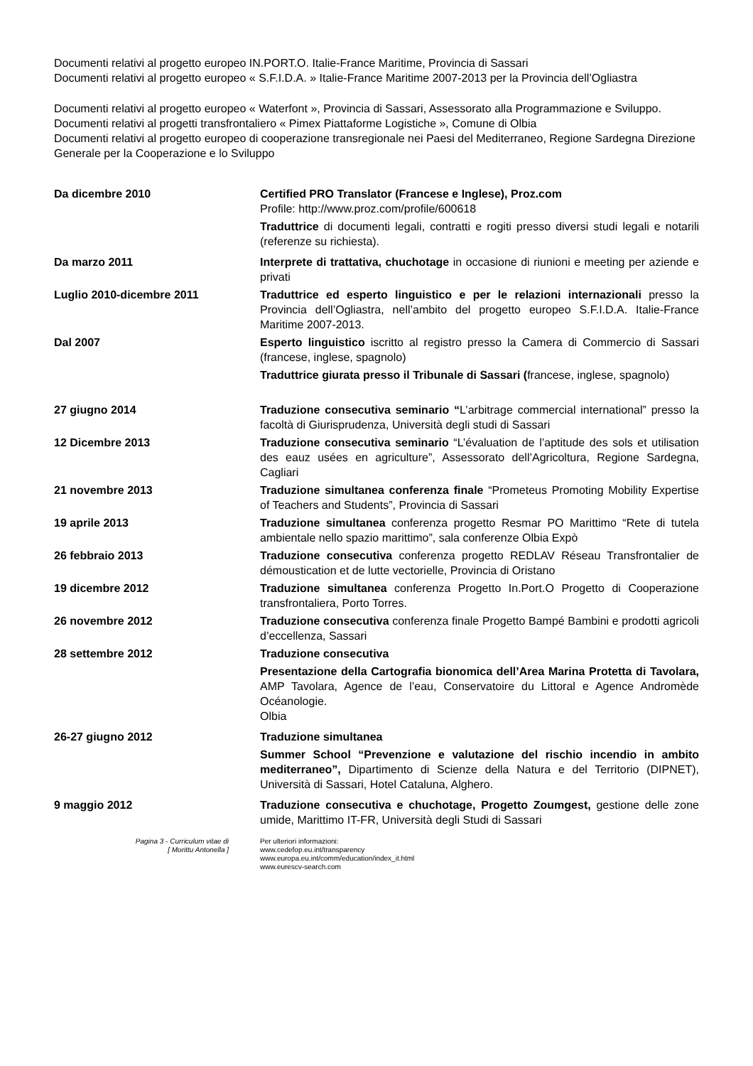Documenti relativi al progetto europeo IN.PORT.O. Italie-France Maritime, Provincia di Sassari
Documenti relativi al progetto europeo « S.F.I.D.A. » Italie-France Maritime 2007-2013 per la Provincia dell’Ogliastra
Documenti relativi al progetto europeo « Waterfont », Provincia di Sassari, Assessorato alla Programmazione e Sviluppo.
Documenti relativi al progetti transfrontaliero « Pimex Piattaforme Logistiche », Comune di Olbia
Documenti relativi al progetto europeo di cooperazione transregionale nei Paesi del Mediterraneo, Regione Sardegna Direzione Generale per la Cooperazione e lo Sviluppo
Da dicembre 2010 Certified PRO Translator (Francese e Inglese), Proz.com
Profile: http://www.proz.com/profile/600618
Traduttrice di documenti legali, contratti e rogiti presso diversi studi legali e notarili (referenze su richiesta).
Da marzo 2011 Interprete di trattativa, chuchotage in occasione di riunioni e meeting per aziende e privati
Luglio 2010-dicembre 2011 Traduttrice ed esperto linguistico e per le relazioni internazionali presso la Provincia dell’Ogliastra, nell’ambito del progetto europeo S.F.I.D.A. Italie-France Maritime 2007-2013.
Dal 2007 Esperto linguistico iscritto al registro presso la Camera di Commercio di Sassari (francese, inglese, spagnolo)
Traduttrice giurata presso il Tribunale di Sassari (francese, inglese, spagnolo)
27 giugno 2014 Traduzione consecutiva seminario “L’arbitrage commercial international” presso la facoltà di Giurisprudenza, Università degli studi di Sassari
12 Dicembre 2013 Traduzione consecutiva seminario “L’évaluation de l’aptitude des sols et utilisation des eauz usées en agriculture”, Assessorato dell’Agricoltura, Regione Sardegna, Cagliari
21 novembre 2013 Traduzione simultanea conferenza finale “Prometeus Promoting Mobility Expertise of Teachers and Students”, Provincia di Sassari
19 aprile 2013 Traduzione simultanea conferenza progetto Resmar PO Marittimo “Rete di tutela ambientale nello spazio marittimo”, sala conferenze Olbia Expò
26 febbraio 2013 Traduzione consecutiva conferenza progetto REDLAV Réseau Transfrontalier de démoustication et de lutte vectorielle, Provincia di Oristano
19 dicembre 2012 Traduzione simultanea conferenza Progetto In.Port.O Progetto di Cooperazione transfrontaliera, Porto Torres.
26 novembre 2012 Traduzione consecutiva conferenza finale Progetto Bampé Bambini e prodotti agricoli d’eccellenza, Sassari
28 settembre 2012 Traduzione consecutiva
Presentazione della Cartografia bionomica dell’Area Marina Protetta di Tavolara, AMP Tavolara, Agence de l’eau, Conservatoire du Littoral e Agence Andromède Océanologie.
Olbia
26-27 giugno 2012 Traduzione simultanea
Summer School “Prevenzione e valutazione del rischio incendio in ambito mediterraneo”, Dipartimento di Scienze della Natura e del Territorio (DIPNET), Università di Sassari, Hotel Cataluna, Alghero.
9 maggio 2012 Traduzione consecutiva e chuchotage, Progetto Zoumgest, gestione delle zone umide, Marittimo IT-FR, Università degli Studi di Sassari
Pagina 3 - Curriculum vitae di
[ Morittu Antonella ]
Per ulteriori informazioni:
www.cedefop.eu.int/transparency
www.europa.eu.int/comm/education/index_it.html
www.eurescv-search.com